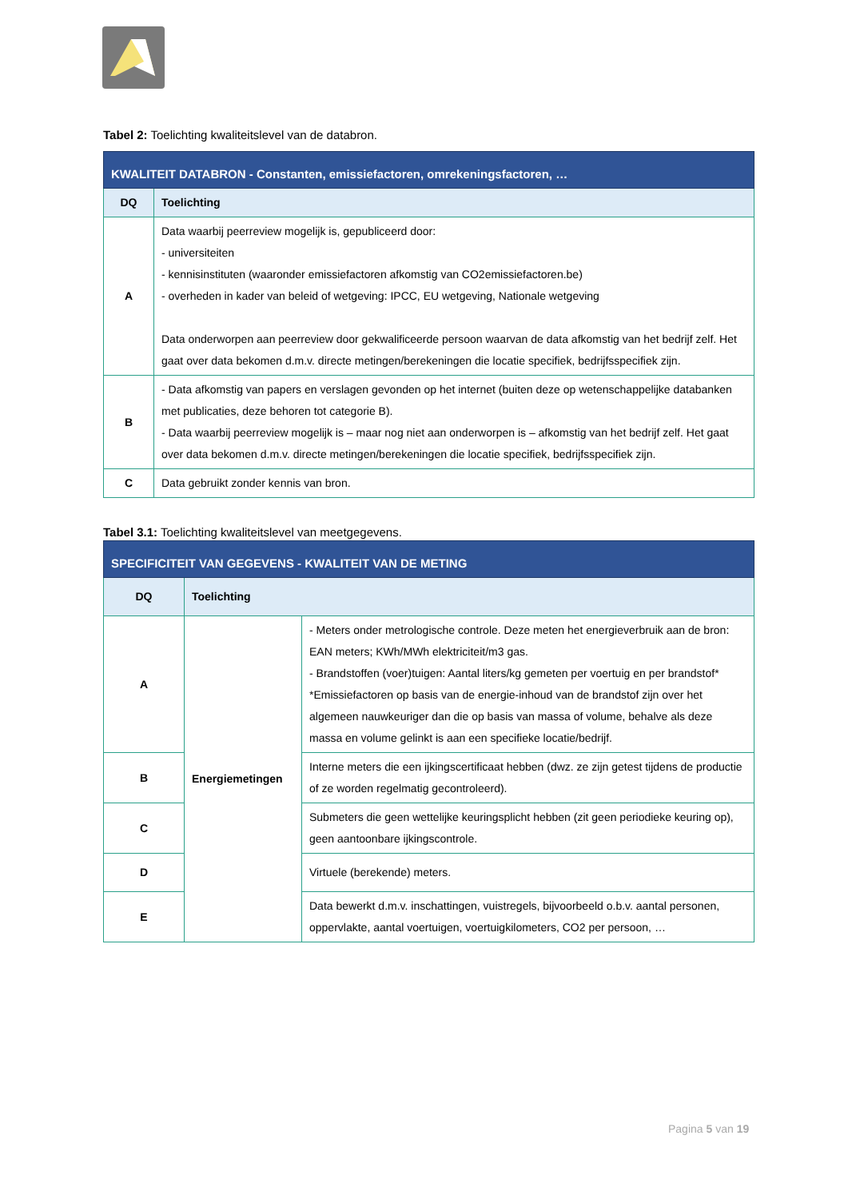Tabel 2: Toelichting kwaliteitslevel van de databron.
| KWALITEIT DATABRON - Constanten, emissiefactoren, omrekeningsfactoren, … | |
| DQ | Toelichting |
| A | Data waarbij peerreview mogelijk is, gepubliceerd door: - universiteiten - kennisinstituten (waaronder emissiefactoren afkomstig van CO2emissiefactoren.be) - overheden in kader van beleid of wetgeving: IPCC, EU wetgeving, Nationale wetgeving Data onderworpen aan peerreview door gekwalificeerde persoon waarvan de data afkomstig van het bedrijf zelf. Het gaat over data bekomen d.m.v. directe metingen/berekeningen die locatie specifiek, bedrijfsspecifiek zijn. |
| B | - Data afkomstig van papers en verslagen gevonden op het internet (buiten deze op wetenschappelijke databanken met publicaties, deze behoren tot categorie B). - Data waarbij peerreview mogelijk is – maar nog niet aan onderworpen is – afkomstig van het bedrijf zelf. Het gaat over data bekomen d.m.v. directe metingen/berekeningen die locatie specifiek, bedrijfsspecifiek zijn. |
| C | Data gebruikt zonder kennis van bron. |
Tabel 3.1: Toelichting kwaliteitslevel van meetgegevens.
| SPECIFICITEIT VAN GEGEVENS - KWALITEIT VAN DE METING | | |
| DQ | Toelichting | |
| A | Energiemetingen | - Meters onder metrologische controle. Deze meten het energieverbruik aan de bron: EAN meters; KWh/MWh elektriciteit/m3 gas. - Brandstoffen (voer)tuigen: Aantal liters/kg gemeten per voertuig en per brandstof* *Emissiefactoren op basis van de energie-inhoud van de brandstof zijn over het algemeen nauwkeuriger dan die op basis van massa of volume, behalve als deze massa en volume gelinkt is aan een specifieke locatie/bedrijf. |
| B | | Interne meters die een ijkingscertificaat hebben (dwz. ze zijn getest tijdens de productie of ze worden regelmatig gecontroleerd). |
| C | | Submeters die geen wettelijke keuringsplicht hebben (zit geen periodieke keuring op), geen aantoonbare ijkingscontrole. |
| D | | Virtuele (berekende) meters. |
| E | | Data bewerkt d.m.v. inschattingen, vuistregels, bijvoorbeeld o.b.v. aantal personen, oppervlakte, aantal voertuigen, voertuigkilometers, CO2 per persoon, … |
Pagina 5 van 19